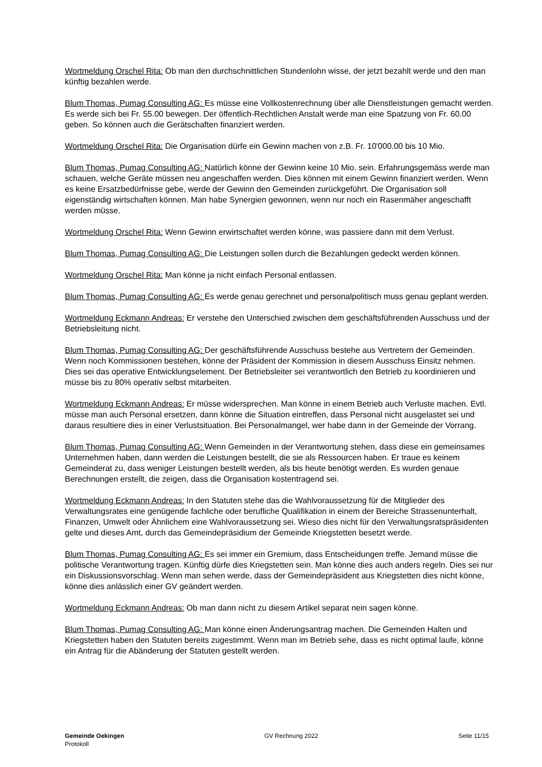Wortmeldung Orschel Rita: Ob man den durchschnittlichen Stundenlohn wisse, der jetzt bezahlt werde und den man künftig bezahlen werde.
Blum Thomas, Pumag Consulting AG: Es müsse eine Vollkostenrechnung über alle Dienstleistungen gemacht werden. Es werde sich bei Fr. 55.00 bewegen. Der öffentlich-Rechtlichen Anstalt werde man eine Spatzung von Fr. 60.00 geben. So können auch die Gerätschaften finanziert werden.
Wortmeldung Orschel Rita: Die Organisation dürfe ein Gewinn machen von z.B. Fr. 10'000.00 bis 10 Mio.
Blum Thomas, Pumag Consulting AG: Natürlich könne der Gewinn keine 10 Mio. sein. Erfahrungsgemäss werde man schauen, welche Geräte müssen neu angeschaffen werden. Dies können mit einem Gewinn finanziert werden. Wenn es keine Ersatzbedürfnisse gebe, werde der Gewinn den Gemeinden zurückgeführt. Die Organisation soll eigenständig wirtschaften können. Man habe Synergien gewonnen, wenn nur noch ein Rasenmäher angeschafft werden müsse.
Wortmeldung Orschel Rita: Wenn Gewinn erwirtschaftet werden könne, was passiere dann mit dem Verlust.
Blum Thomas, Pumag Consulting AG: Die Leistungen sollen durch die Bezahlungen gedeckt werden können.
Wortmeldung Orschel Rita: Man könne ja nicht einfach Personal entlassen.
Blum Thomas, Pumag Consulting AG: Es werde genau gerechnet und personalpolitisch muss genau geplant werden.
Wortmeldung Eckmann Andreas: Er verstehe den Unterschied zwischen dem geschäftsführenden Ausschuss und der Betriebsleitung nicht.
Blum Thomas, Pumag Consulting AG: Der geschäftsführende Ausschuss bestehe aus Vertretern der Gemeinden. Wenn noch Kommissionen bestehen, könne der Präsident der Kommission in diesem Ausschuss Einsitz nehmen. Dies sei das operative Entwicklungselement. Der Betriebsleiter sei verantwortlich den Betrieb zu koordinieren und müsse bis zu 80% operativ selbst mitarbeiten.
Wortmeldung Eckmann Andreas: Er müsse widersprechen. Man könne in einem Betrieb auch Verluste machen. Evtl. müsse man auch Personal ersetzen, dann könne die Situation eintreffen, dass Personal nicht ausgelastet sei und daraus resultiere dies in einer Verlustsituation. Bei Personalmangel, wer habe dann in der Gemeinde der Vorrang.
Blum Thomas, Pumag Consulting AG: Wenn Gemeinden in der Verantwortung stehen, dass diese ein gemeinsames Unternehmen haben, dann werden die Leistungen bestellt, die sie als Ressourcen haben. Er traue es keinem Gemeinderat zu, dass weniger Leistungen bestellt werden, als bis heute benötigt werden. Es wurden genaue Berechnungen erstellt, die zeigen, dass die Organisation kostentragend sei.
Wortmeldung Eckmann Andreas: In den Statuten stehe das die Wahlvoraussetzung für die Mitglieder des Verwaltungsrates eine genügende fachliche oder berufliche Qualifikation in einem der Bereiche Strassenunterhalt, Finanzen, Umwelt oder Ähnlichem eine Wahlvoraussetzung sei. Wieso dies nicht für den Verwaltungsratspräsidenten gelte und dieses Amt, durch das Gemeindepräsidium der Gemeinde Kriegstetten besetzt werde.
Blum Thomas, Pumag Consulting AG: Es sei immer ein Gremium, dass Entscheidungen treffe. Jemand müsse die politische Verantwortung tragen. Künftig dürfe dies Kriegstetten sein. Man könne dies auch anders regeln. Dies sei nur ein Diskussionsvorschlag. Wenn man sehen werde, dass der Gemeindepräsident aus Kriegstetten dies nicht könne, könne dies anlässlich einer GV geändert werden.
Wortmeldung Eckmann Andreas: Ob man dann nicht zu diesem Artikel separat nein sagen könne.
Blum Thomas, Pumag Consulting AG: Man könne einen Änderungsantrag machen. Die Gemeinden Halten und Kriegstetten haben den Statuten bereits zugestimmt. Wenn man im Betrieb sehe, dass es nicht optimal laufe, könne ein Antrag für die Abänderung der Statuten gestellt werden.
Gemeinde Oekingen
Protokoll
GV Rechnung 2022 Seite 11/15